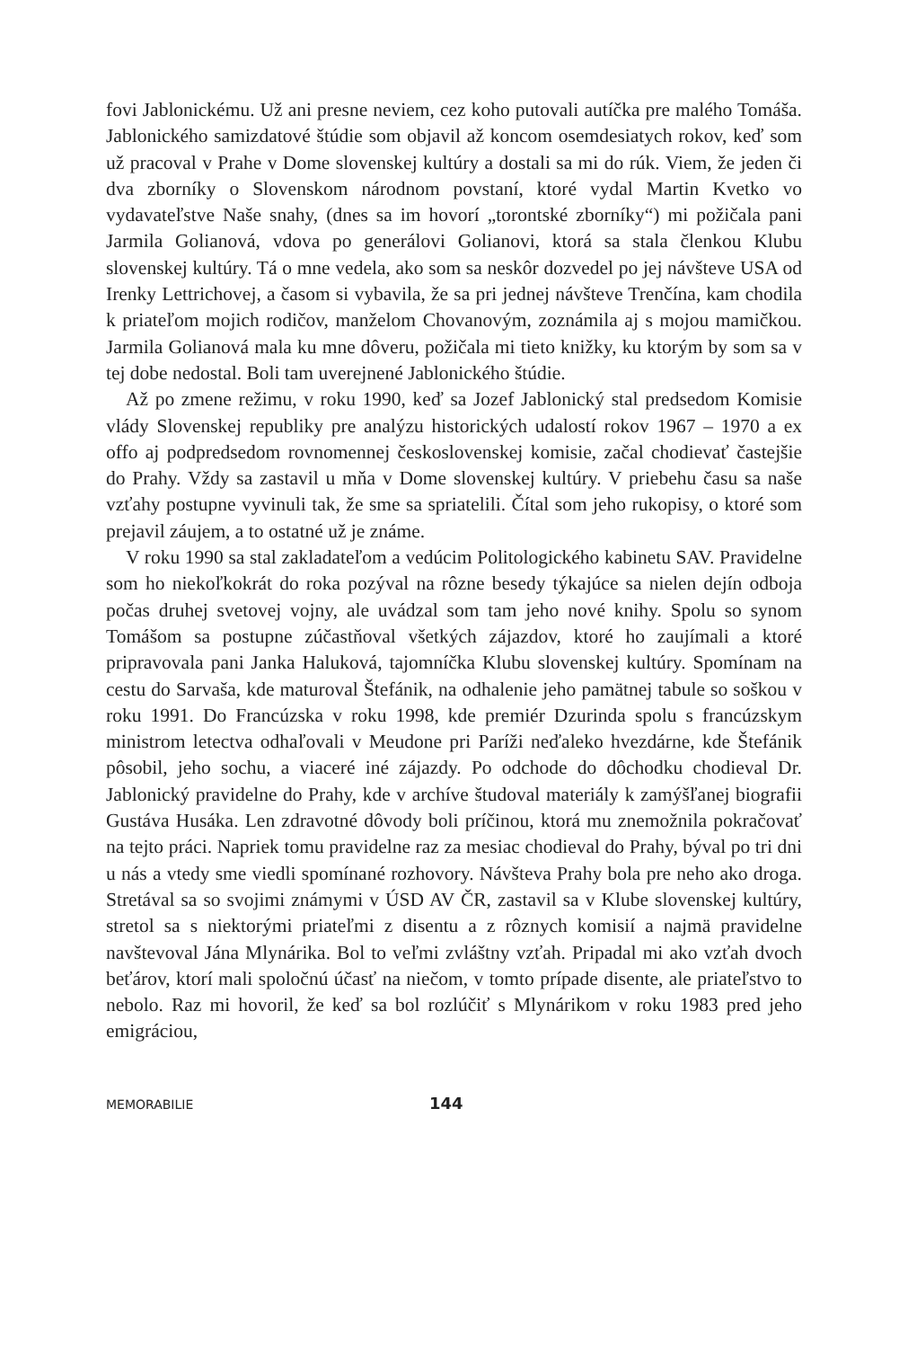fovi Jablonickému. Už ani presne neviem, cez koho putovali autíčka pre malého Tomáša. Jablonického samizdatové štúdie som objavil až koncom osemdesiatych rokov, keď som už pracoval v Prahe v Dome slovenskej kultúry a dostali sa mi do rúk. Viem, že jeden či dva zborníky o Slovenskom národnom povstaní, ktoré vydal Martin Kvetko vo vydavateľstve Naše snahy, (dnes sa im hovorí „torontské zborníky“) mi požičala pani Jarmila Golianová, vdova po generálovi Golianovi, ktorá sa stala členkou Klubu slovenskej kultúry. Tá o mne vedela, ako som sa neskôr dozvedel po jej návšteve USA od Irenky Lettrichovej, a časom si vybavila, že sa pri jednej návšteve Trenčína, kam chodila k priateľom mojich rodičov, manželom Chovanovým, zoznámila aj s mojou mamičkou. Jarmila Golianová mala ku mne dôveru, požičala mi tieto knižky, ku ktorým by som sa v tej dobe nedostal. Boli tam uverejnené Jablonického štúdie.
Až po zmene režimu, v roku 1990, keď sa Jozef Jablonický stal predsedom Komisie vlády Slovenskej republiky pre analýzu historických udalostí rokov 1967 – 1970 a ex offo aj podpredsedom rovnomennej československej komisie, začal chodievať častejšie do Prahy. Vždy sa zastavil u mňa v Dome slovenskej kultúry. V priebehu času sa naše vzťahy postupne vyvinuli tak, že sme sa spriatelili. Čítal som jeho rukopisy, o ktoré som prejavil záujem, a to ostatné už je známe.
V roku 1990 sa stal zakladateľom a vedúcim Politologického kabinetu SAV. Pravidelne som ho niekoľkokrát do roka pozýval na rôzne besedy týkajúce sa nielen dejín odboja počas druhej svetovej vojny, ale uvádzal som tam jeho nové knihy. Spolu so synom Tomášom sa postupne zúčastňoval všetkých zájazdov, ktoré ho zaujímali a ktoré pripravovala pani Janka Haluková, tajomníčka Klubu slovenskej kultúry. Spomínam na cestu do Sarvaša, kde maturoval Štefánik, na odhalenie jeho pamätnej tabule so soškou v roku 1991. Do Francúzska v roku 1998, kde premiér Dzurinda spolu s francúzskym ministrom letectva odhaľovali v Meudone pri Paríži neďaleko hvezdárne, kde Štefánik pôsobil, jeho sochu, a viaceré iné zájazdy. Po odchode do dôchodku chodieval Dr. Jablonický pravidelne do Prahy, kde v archíve študoval materiály k zamýšľanej biografii Gustáva Husáka. Len zdravotné dôvody boli príčinou, ktorá mu znemožnila pokračovať na tejto práci. Napriek tomu pravidelne raz za mesiac chodieval do Prahy, býval po tri dni u nás a vtedy sme viedli spomínané rozhovory. Návšteva Prahy bola pre neho ako droga. Stretával sa so svojimi známymi v ÚSD AV ČR, zastavil sa v Klube slovenskej kultúry, stretol sa s niektorými priateľmi z disentu a z rôznych komisií a najmä pravidelne navštevoval Jána Mlynárika. Bol to veľmi zvláštny vzťah. Pripadal mi ako vzťah dvoch beťárov, ktorí mali spoločnú účasť na niečom, v tomto prípade disente, ale priateľstvo to nebolo. Raz mi hovoril, že keď sa bol rozlúčiť s Mlynárikom v roku 1983 pred jeho emigráciou,
MEMORABILIE 144